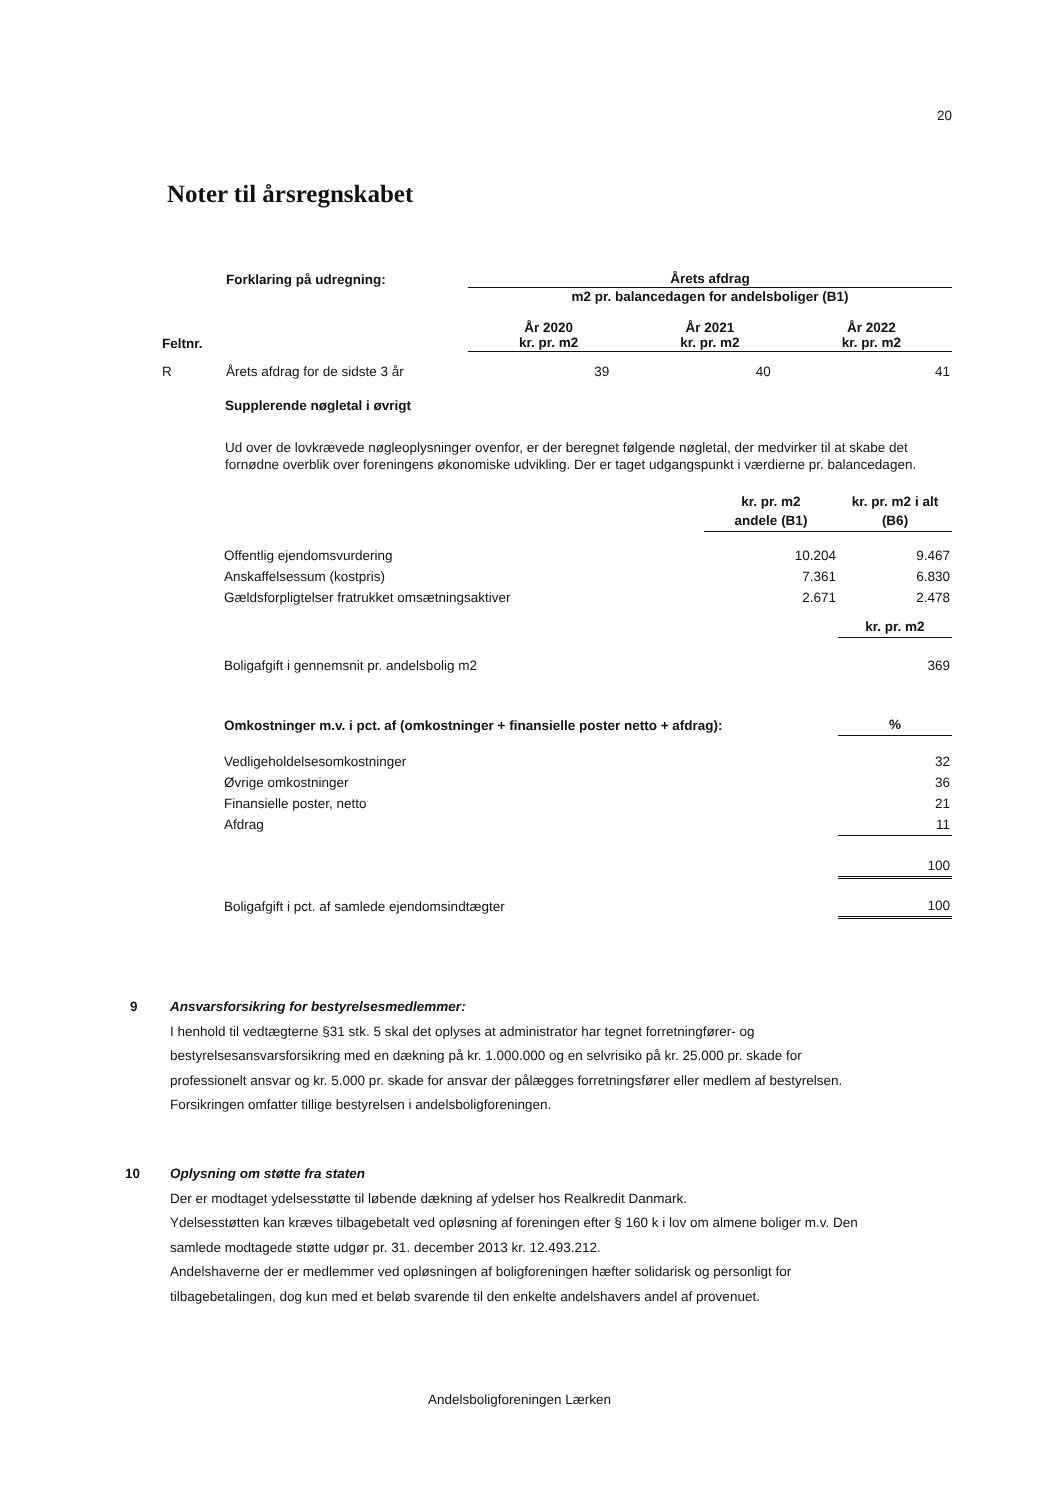20
Noter til årsregnskabet
| | Forklaring på udregning: | Årets afdrag | | |
| --- | --- | --- | --- | --- |
| | | m2 pr. balancedagen for andelsboliger (B1) | | |
| Feltnr. | | År 2020 kr. pr. m2 | År 2021 kr. pr. m2 | År 2022 kr. pr. m2 |
| R | Årets afdrag for de sidste 3 år | 39 | 40 | 41 |
Supplerende nøgletal i øvrigt
Ud over de lovkrævede nøgleoplysninger ovenfor, er der beregnet følgende nøgletal, der medvirker til at skabe det fornødne overblik over foreningens økonomiske udvikling. Der er taget udgangspunkt i værdierne pr. balancedagen.
| | kr. pr. m2 andele (B1) | kr. pr. m2 i alt (B6) |
| Offentlig ejendomsvurdering | 10.204 | 9.467 |
| Anskaffelsessum (kostpris) | 7.361 | 6.830 |
| Gældsforpligtelser fratrukket omsætningsaktiver | 2.671 | 2.478 |
| | | kr. pr. m2 |
| Boligafgift i gennemsnit pr. andelsbolig m2 | | 369 |
| Omkostninger m.v. i pct. af (omkostninger + finansielle poster netto + afdrag): | | % |
| Vedligeholdelsesomkostninger | | 32 |
| Øvrige omkostninger | | 36 |
| Finansielle poster, netto | | 21 |
| Afdrag | | 11 |
| | | 100 |
| Boligafgift i pct. af samlede ejendomsindtægter | | 100 |
9
Ansvarsforsikring for bestyrelsesmedlemmer:
I henhold til vedtægterne §31 stk. 5 skal det oplyses at administrator har tegnet forretningfører- og bestyrelsesansvarsforsikring med en dækning på kr. 1.000.000 og en selvrisiko på kr. 25.000 pr. skade for professionelt ansvar og kr. 5.000 pr. skade for ansvar der pålægges forretningsfører eller medlem af bestyrelsen.
Forsikringen omfatter tillige bestyrelsen i andelsboligforeningen.
10
Oplysning om støtte fra staten
Der er modtaget ydelsesstøtte til løbende dækning af ydelser hos Realkredit Danmark.
Ydelsesstøtten kan kræves tilbagebetalt ved opløsning af foreningen efter § 160 k i lov om almene boliger m.v. Den samlede modtagede støtte udgør pr. 31. december 2013 kr. 12.493.212.
Andelshaverne der er medlemmer ved opløsningen af boligforeningen hæfter solidarisk og personligt for tilbagebetalingen, dog kun med et beløb svarende til den enkelte andelshavers andel af provenuet.
Andelsboligforeningen Lærken